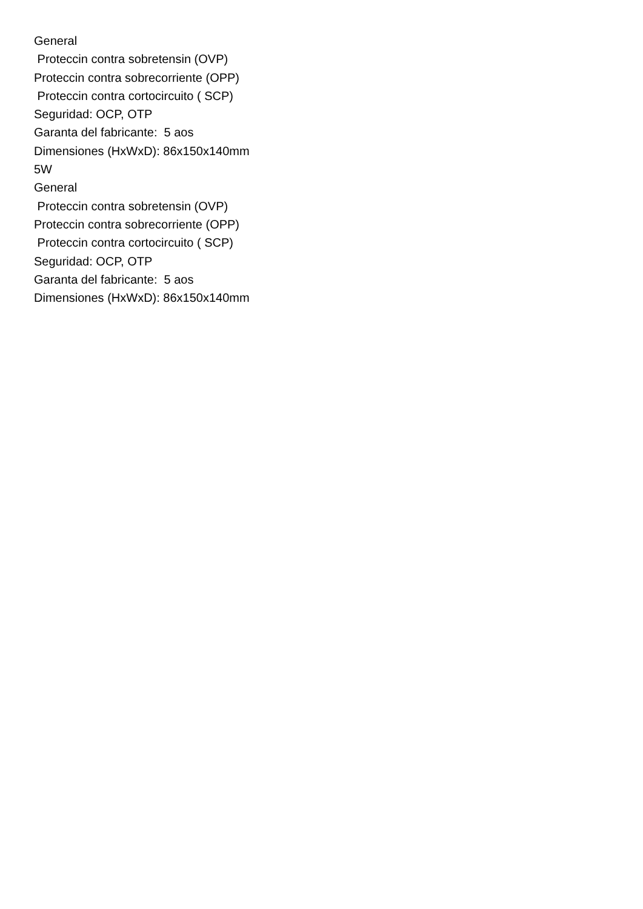General Proteccin contra sobretensin (OVP) Proteccin contra sobrecorriente (OPP) Proteccin contra cortocircuito ( SCP) Seguridad: OCP, OTP Garanta del fabricante: 5 aos Dimensiones (HxWxD): 86x150x140mm 5W General Proteccin contra sobretensin (OVP) Proteccin contra sobrecorriente (OPP) Proteccin contra cortocircuito ( SCP) Seguridad: OCP, OTP Garanta del fabricante: 5 aos Dimensiones (HxWxD): 86x150x140mm